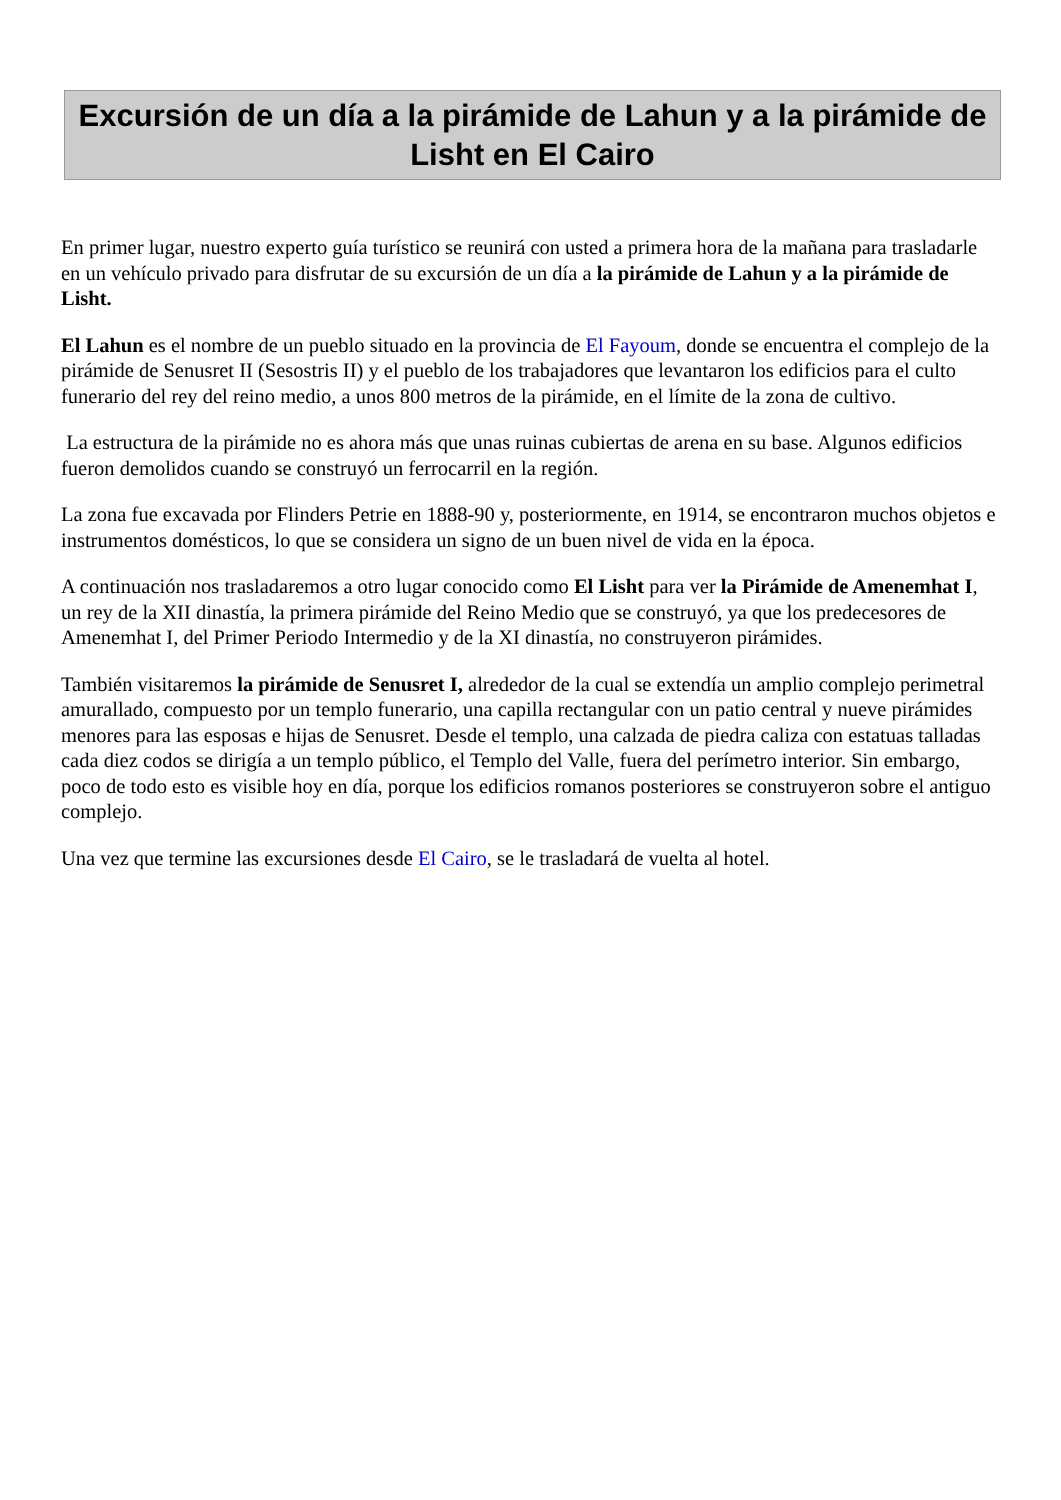Excursión de un día a la pirámide de Lahun y a la pirámide de Lisht en El Cairo
En primer lugar, nuestro experto guía turístico se reunirá con usted a primera hora de la mañana para trasladarle en un vehículo privado para disfrutar de su excursión de un día a la pirámide de Lahun y a la pirámide de Lisht.
El Lahun es el nombre de un pueblo situado en la provincia de El Fayoum, donde se encuentra el complejo de la pirámide de Senusret II (Sesostris II) y el pueblo de los trabajadores que levantaron los edificios para el culto funerario del rey del reino medio, a unos 800 metros de la pirámide, en el límite de la zona de cultivo.
La estructura de la pirámide no es ahora más que unas ruinas cubiertas de arena en su base. Algunos edificios fueron demolidos cuando se construyó un ferrocarril en la región.
La zona fue excavada por Flinders Petrie en 1888-90 y, posteriormente, en 1914, se encontraron muchos objetos e instrumentos domésticos, lo que se considera un signo de un buen nivel de vida en la época.
A continuación nos trasladaremos a otro lugar conocido como El Lisht para ver la Pirámide de Amenemhat I, un rey de la XII dinastía, la primera pirámide del Reino Medio que se construyó, ya que los predecesores de Amenemhat I, del Primer Periodo Intermedio y de la XI dinastía, no construyeron pirámides.
También visitaremos la pirámide de Senusret I, alrededor de la cual se extendía un amplio complejo perimetral amurallado, compuesto por un templo funerario, una capilla rectangular con un patio central y nueve pirámides menores para las esposas e hijas de Senusret. Desde el templo, una calzada de piedra caliza con estatuas talladas cada diez codos se dirigía a un templo público, el Templo del Valle, fuera del perímetro interior. Sin embargo, poco de todo esto es visible hoy en día, porque los edificios romanos posteriores se construyeron sobre el antiguo complejo.
Una vez que termine las excursiones desde El Cairo, se le trasladará de vuelta al hotel.